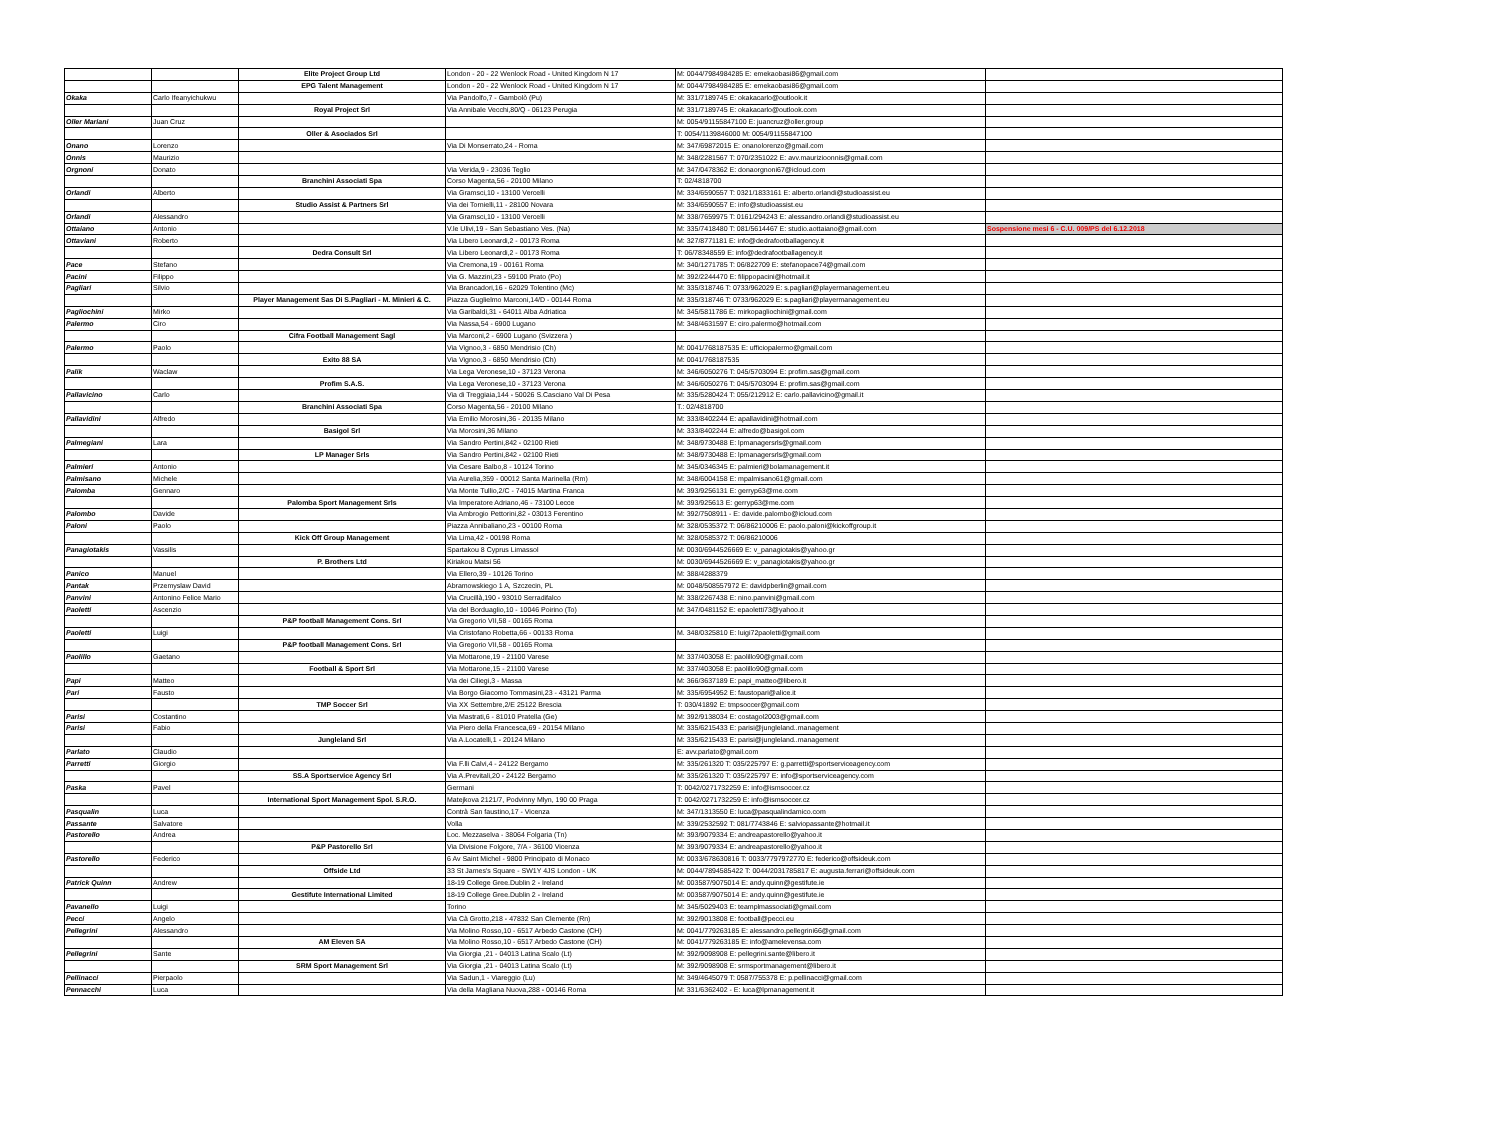| | | Elite Project Group Ltd | London - 20 - 22 Wenlock Road - United Kingdom N 17 | M: 0044/7984984285 E: emekaobasi86@gmail.com | |
| | | EPG Talent Management | London - 20 - 22 Wenlock Road - United Kingdom N 17 | M: 0044/7984984285 E: emekaobasi86@gmail.com | |
| Okaka | Carlo Ifeanyichukwu | | Via Pandolfo,7 - Gambolò (Pu) | M: 331/7189745 E: okakacarlo@outlook.it | |
| | | Royal Project Srl | Via Annibale Vecchi,80/Q - 06123 Perugia | M: 331/7189745 E: okakacarlo@outlook.com | |
| Oller Mariani | Juan Cruz | | | M: 0054/91155847100 E: juancruz@oller.group | |
| | | Oller & Asociados Srl | | T: 0054/1139846000 M: 0054/91155847100 | |
| Onano | Lorenzo | | Via Di Monserrato,24 - Roma | M: 347/69872015 E: onanolorenzo@gmail.com | |
| Onnis | Maurizio | | | M: 348/2281567 T: 070/2351022 E: avv.maurizioonnis@gmail.com | |
| Orgnoni | Donato | | Via Verida,9 - 23036 Teglio | M: 347/0478362 E: donaorgnoni67@icloud.com | |
| | | Branchini Associati Spa | Corso Magenta,56 - 20100 Milano | T: 02/4818700 | |
| Orlandi | Alberto | | Via Gramsci,10 - 13100 Vercelli | M: 334/6590557 T: 0321/1833161 E: alberto.orlandi@studioassist.eu | |
| | | Studio Assist & Partners Srl | Via dei Tornielli,11 - 28100 Novara | M: 334/6590557 E: info@studioassist.eu | |
| Orlandi | Alessandro | | Via Gramsci,10 - 13100 Vercelli | M: 338/7659975 T: 0161/294243 E: alessandro.orlandi@studioassist.eu | |
| Ottaiano | Antonio | | V.le Ulivi,19 - San Sebastiano Ves. (Na) | M: 335/7418480 T: 081/5614467 E: studio.aottaiano@gmail.com | Sospensione mesi 6 - C.U. 009/PS del 6.12.2018 |
| Ottaviani | Roberto | | Via Libero Leonardi,2 - 00173 Roma | M: 327/8771181 E: info@dedrafootballagency.it | |
| | | Dedra Consult Srl | Via Libero Leonardi,2 - 00173 Roma | T: 06/78348559 E: info@dedrafootballagency.it | |
| Pace | Stefano | | Via Cremona,19 - 00161 Roma | M: 340/1271785 T: 06/822709 E: stefanopace74@gmail.com | |
| Pacini | Filippo | | Via G. Mazzini,23 - 59100 Prato (Po) | M: 392/2244470 E: filippopacini@hotmail.it | |
| Pagliari | Silvio | | Via Brancadori,16 - 62029 Tolentino (Mc) | M: 335/318746 T: 0733/962029 E: s.pagliari@playermanagement.eu | |
| | | Player Management Sas Di S.Pagliari - M. Minieri & C. | Piazza Guglielmo Marconi,14/D - 00144 Roma | M: 335/318746 T: 0733/962029 E: s.pagliari@playermanagement.eu | |
| Pagliochini | Mirko | | Via Garibaldi,31 - 64011 Alba Adriatica | M: 345/5811786 E: mirkopagliochini@gmail.com | |
| Palermo | Ciro | | Via Nassa,54 - 6900 Lugano | M: 348/4631597 E: ciro.palermo@hotmail.com | |
| | | Cifra Football Management Sagl | Via Marconi,2 - 6900 Lugano (Svizzera ) | | |
| Palermo | Paolo | | Via Vignoo,3 - 6850 Mendrisio (Ch) | M: 0041/768187535 E: ufficiopalermo@gmail.com | |
| | | Exito 88 SA | Via Vignoo,3 - 6850 Mendrisio (Ch) | M: 0041/768187535 | |
| Palik | Waclaw | | Via Lega Veronese,10 - 37123 Verona | M: 346/6050276 T: 045/5703094 E: profim.sas@gmail.com | |
| | | Profim S.A.S. | Via Lega Veronese,10 - 37123 Verona | M: 346/6050276 T: 045/5703094 E: profim.sas@gmail.com | |
| Pallavicino | Carlo | | Via di Treggiaia,144 - 50026 S.Casciano Val Di Pesa | M: 335/5280424 T: 055/212912 E: carlo.pallavicino@gmail.it | |
| | | Branchini Associati Spa | Corso Magenta,56 - 20100 Milano | T.: 02/4818700 | |
| Pallavidini | Alfredo | | Via Emilio Morosini,36 - 20135 Milano | M: 333/8402244 E: apallavidini@hotmail.com | |
| | | Basigol Srl | Via Morosini,36 Milano | M: 333/8402244 E: alfredo@basigol.com | |
| Palmegiani | Lara | | Via Sandro Pertini,842 - 02100 Rieti | M: 348/9730488 E: lpmanagersrls@gmail.com | |
| | | LP Manager Srls | Via Sandro Pertini,842 - 02100 Rieti | M: 348/9730488 E: lpmanagersrls@gmail.com | |
| Palmieri | Antonio | | Via Cesare Balbo,8 - 10124 Torino | M: 345/0346345 E: palmieri@bolamanagement.it | |
| Palmisano | Michele | | Via Aurelia,359 - 00012 Santa Marinella (Rm) | M: 348/6004158 E: mpalmisano61@gmail.com | |
| Palomba | Gennaro | | Via Monte Tullio,2/C - 74015 Martina Franca | M: 393/9256131 E: gerryp63@me.com | |
| | | Palomba Sport Management Srls | Via Imperatore Adriano,46 - 73100 Lecce | M: 393/925613 E: gerryp63@me.com | |
| Palombo | Davide | | Via Ambrogio Pettorini,82 - 03013 Ferentino | M: 392/7508911 - E: davide.palombo@icloud.com | |
| Paloni | Paolo | | Piazza Annibaliano,23 - 00100 Roma | M: 328/0535372 T: 06/86210006 E: paolo.paloni@kickoffgroup.it | |
| | | Kick Off Group Management | Via Lima,42 - 00198 Roma | M: 328/0585372 T: 06/86210006 | |
| Panagiotakis | Vassilis | | Spartakou 8 Cyprus Limassol | M: 0030/6944526669 E: v_panagiotakis@yahoo.gr | |
| | | P. Brothers Ltd | Kiriakou Matsi 56 | M: 0030/6944526669 E: v_panagiotakis@yahoo.gr | |
| Panico | Manuel | | Via Ellero,39 - 10126 Torino | M: 388/4288379 | |
| Pantak | Przemyslaw David | | Abramowskiego 1 A, Szczecin, PL | M: 0048/508557972 E: davidpberlin@gmail.com | |
| Panvini | Antonino Felice Mario | | Via Crucillà,190 - 93010 Serradifalco | M: 338/2267438 E: nino.panvini@gmail.com | |
| Paoletti | Ascenzio | | Via del Borduaglio,10 - 10046 Poirino (To) | M: 347/0481152 E: epaoletti73@yahoo.it | |
| | | P&P football Management Cons. Srl | Via Gregorio VII,58 - 00165 Roma | | |
| Paoletti | Luigi | | Via Cristofano Robetta,66 - 00133 Roma | M. 348/0325810 E: luigi72paoletti@gmail.com | |
| | | P&P football Management Cons. Srl | Via Gregorio VII,58 - 00165 Roma | | |
| Paolillo | Gaetano | | Via Mottarone,19 - 21100 Varese | M: 337/403058 E: paolillo90@gmail.com | |
| | | Football & Sport Srl | Via Mottarone,15 - 21100 Varese | M: 337/403058 E: paolillo90@gmail.com | |
| Papi | Matteo | | Via dei Ciliegi,3 - Massa | M: 366/3637189 E: papi_matteo@libero.it | |
| Pari | Fausto | | Via Borgo Giacomo Tommasini,23 - 43121 Parma | M: 335/6954952 E: faustopari@alice.it | |
| | | TMP Soccer Srl | Via XX Settembre,2/E 25122 Brescia | T: 030/41892 E: tmpsoccer@gmail.com | |
| Parisi | Costantino | | Via Mastrati,6 - 81010 Pratella (Ge) | M: 392/9138034 E: costagol2003@gmail.com | |
| Parisi | Fabio | | Via Piero della Francesca,69 - 20154 Milano | M: 335/6215433 E: parisi@jungleland..management | |
| | | Jungleland Srl | Via A.Locatelli,1 - 20124 Milano | M: 335/6215433 E: parisi@jungleland..management | |
| Parlato | Claudio | | | E: avv.parlato@gmail.com | |
| Parretti | Giorgio | | Via F.lli Calvi,4 - 24122 Bergamo | M: 335/261320 T: 035/225797 E: g.parretti@sportserviceagency.com | |
| | | SS.A Sportservice Agency Srl | Via A.Previtali,20 - 24122 Bergamo | M: 335/261320 T: 035/225797 E: info@sportserviceagency.com | |
| Paska | Pavel | | Germani | T: 0042/0271732259 E: info@ismsoccer.cz | |
| | | International Sport Management Spol. S.R.O. | Matejkova 2121/7, Podvinny Mlyn, 190 00 Praga | T: 0042/0271732259 E: info@ismsoccer.cz | |
| Pasqualin | Luca | | Contrà San faustino,17 - Vicenza | M: 347/1313550 E: luca@pasqualindamico.com | |
| Passante | Salvatore | | Volla | M: 339/2532592 T: 081/7743846 E: salviopassante@hotmail.it | |
| Pastorello | Andrea | | Loc. Mezzaselva - 38064 Folgaria (Tn) | M: 393/9079334 E: andreapastorello@yahoo.it | |
| | | P&P Pastorello Srl | Via Divisione Folgore, 7/A - 36100 Vicenza | M: 393/9079334 E: andreapastorello@yahoo.it | |
| Pastorello | Federico | | 6 Av Saint Michel - 9800 Principato di Monaco | M: 0033/678630816 T: 0033/7797972770 E: federico@offsideuk.com | |
| | | Offside Ltd | 33 St James's Square - SW1Y 4JS London - UK | M: 0044/7894585422 T: 0044/2031785817 E: augusta.ferrari@offsideuk.com | |
| Patrick Quinn | Andrew | | 18-19 College Gree.Dublin 2 - Ireland | M: 003587/9075014 E: andy.quinn@gestifute.ie | |
| | | Gestifute International Limited | 18-19 College Gree.Dublin 2 - Ireland | M: 003587/9075014 E: andy.quinn@gestifute.ie | |
| Pavanello | Luigi | | Torino | M: 345/5029403 E: teamplmassociati@gmail.com | |
| Pecci | Angelo | | Via Cà Grotto,218 - 47832 San Clemente (Rn) | M: 392/9013808 E: football@pecci.eu | |
| Pellegrini | Alessandro | | Via Molino Rosso,10 - 6517 Arbedo Castone (CH) | M: 0041/779263185 E: alessandro.pellegrini66@gmail.com | |
| | | AM Eleven SA | Via Molino Rosso,10 - 6517 Arbedo Castone (CH) | M: 0041/779263185 E: info@amelevensa.com | |
| Pellegrini | Sante | | Via Giorgia ,21 - 04013 Latina Scalo (Lt) | M: 392/9098908 E: pellegrini.sante@libero.it | |
| | | SRM Sport Management Srl | Via Giorgia ,21 - 04013 Latina Scalo (Lt) | M: 392/9098908 E: srmsportmanagement@libero.it | |
| Pellinacci | Pierpaolo | | Via Sadun,1 - Viareggio (Lu) | M: 349/4645079 T: 0587/755378 E: p.pellinacci@gmail.com | |
| Pennacchi | Luca | | Via della Magliana Nuova,288 - 00146 Roma | M: 331/6362402 - E: luca@lpmanagement.it | |